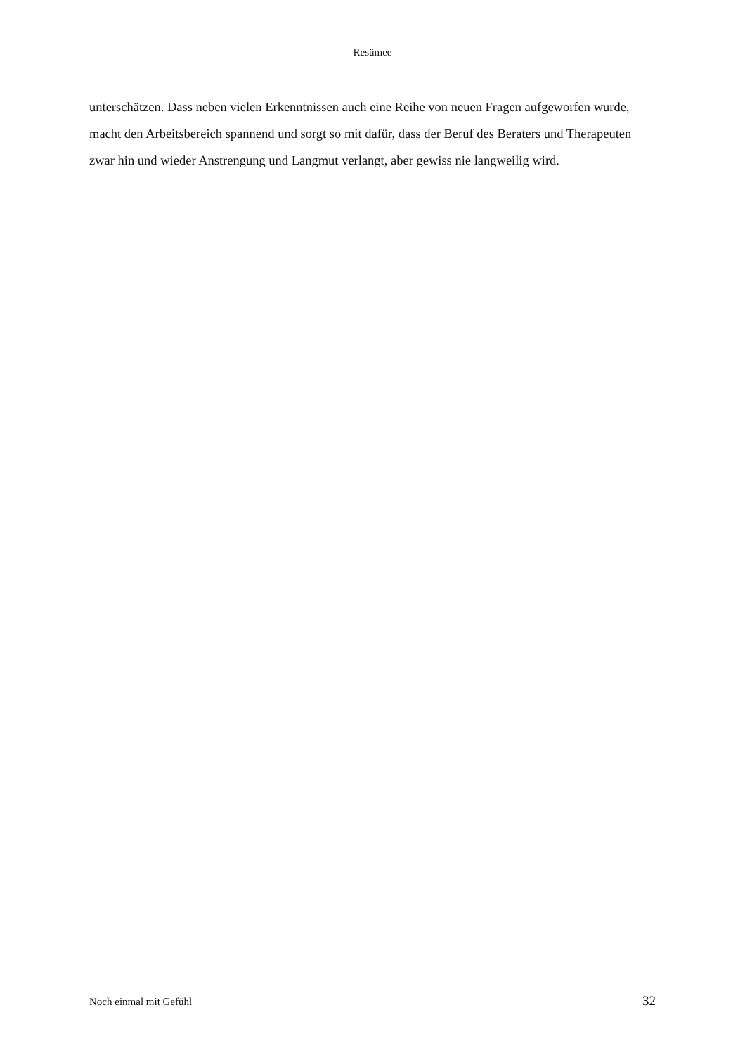Resümee
unterschätzen. Dass neben vielen Erkenntnissen auch eine Reihe von neuen Fragen aufgeworfen wurde, macht den Arbeitsbereich spannend und sorgt so mit dafür, dass der Beruf des Beraters und Therapeuten zwar hin und wieder Anstrengung und Langmut verlangt, aber gewiss nie langweilig wird.
Noch einmal mit Gefühl 32